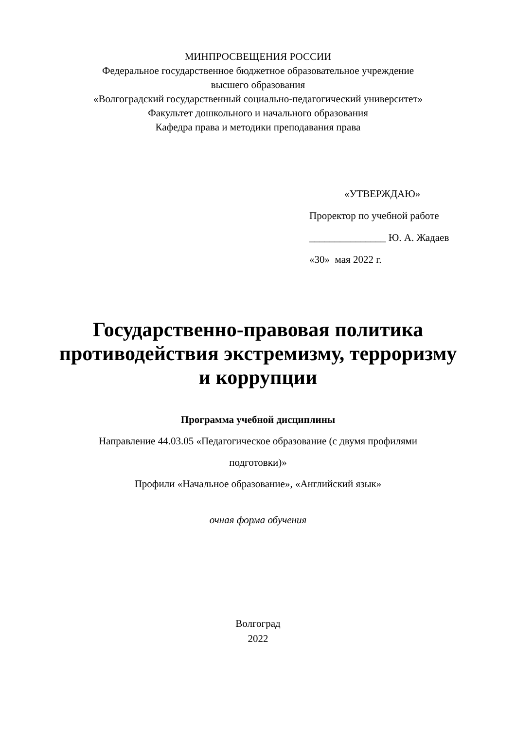МИНПРОСВЕЩЕНИЯ РОССИИ
Федеральное государственное бюджетное образовательное учреждение
высшего образования
«Волгоградский государственный социально-педагогический университет»
Факультет дошкольного и начального образования
Кафедра права и методики преподавания права
«УТВЕРЖДАЮ»
Проректор по учебной работе
_______________ Ю. А. Жадаев
«30» мая 2022 г.
Государственно-правовая политика
противодействия экстремизму, терроризму
и коррупции
Программа учебной дисциплины
Направление 44.03.05 «Педагогическое образование (с двумя профилями
подготовки)»
Профили «Начальное образование», «Английский язык»
очная форма обучения
Волгоград
2022